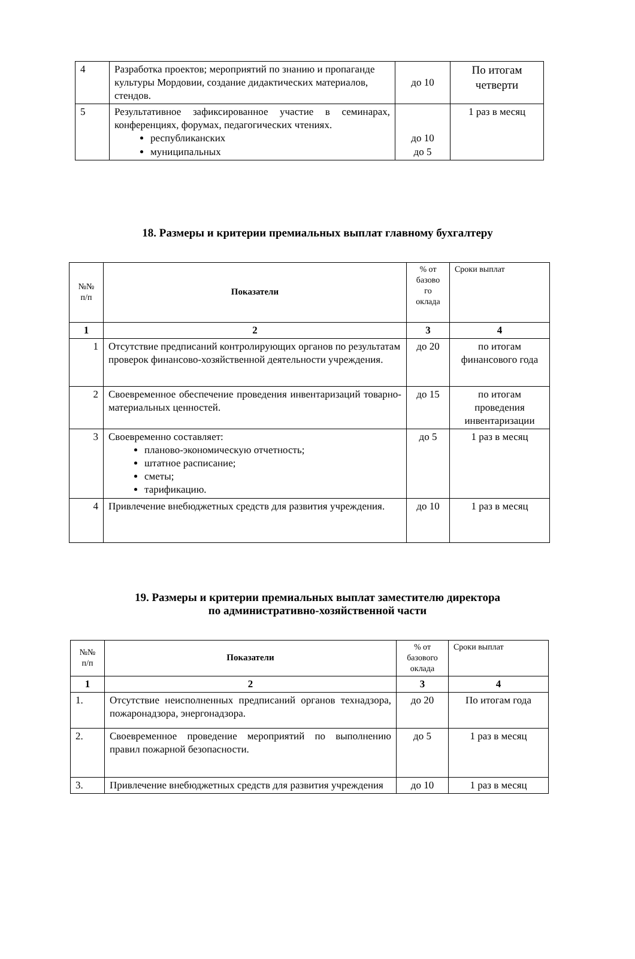| 4 | Разработка проектов; мероприятий по знанию и пропаганде культуры Мордовии, создание дидактических материалов, стендов. | до 10 | По итогам четверти |
| 5 | Результативное зафиксированное участие в семинарах, конференциях, форумах, педагогических чтениях. республиканских муниципальных | до 10 до 5 | 1 раз в месяц |
18. Размеры и критерии премиальных выплат главному бухгалтеру
| №№ п/п | Показатели | % от базово го оклада | Сроки выплат |
| 1 | 2 | 3 | 4 |
| 1 | Отсутствие предписаний контролирующих органов по результатам проверок финансово-хозяйственной деятельности учреждения. | до 20 | по итогам финансового года |
| 2 | Своевременное обеспечение проведения инвентаризаций товарно-материальных ценностей. | до 15 | по итогам проведения инвентаризации |
| 3 | Своевременно составляет: планово-экономическую отчетность; штатное расписание; сметы; тарификацию. | до 5 | 1 раз в месяц |
| 4 | Привлечение внебюджетных средств для развития учреждения. | до 10 | 1 раз в месяц |
19. Размеры и критерии премиальных выплат заместителю директора
по административно-хозяйственной части
| №№ п/п | Показатели | % от базового оклада | Сроки выплат |
| 1 | 2 | 3 | 4 |
| 1. | Отсутствие неисполненных предписаний органов технадзора, пожаронадзора, энергонадзора. | до 20 | По итогам года |
| 2. | Своевременное проведение мероприятий по выполнению правил пожарной безопасности. | до 5 | 1 раз в месяц |
| 3. | Привлечение внебюджетных средств для развития учреждения | до 10 | 1 раз в месяц |